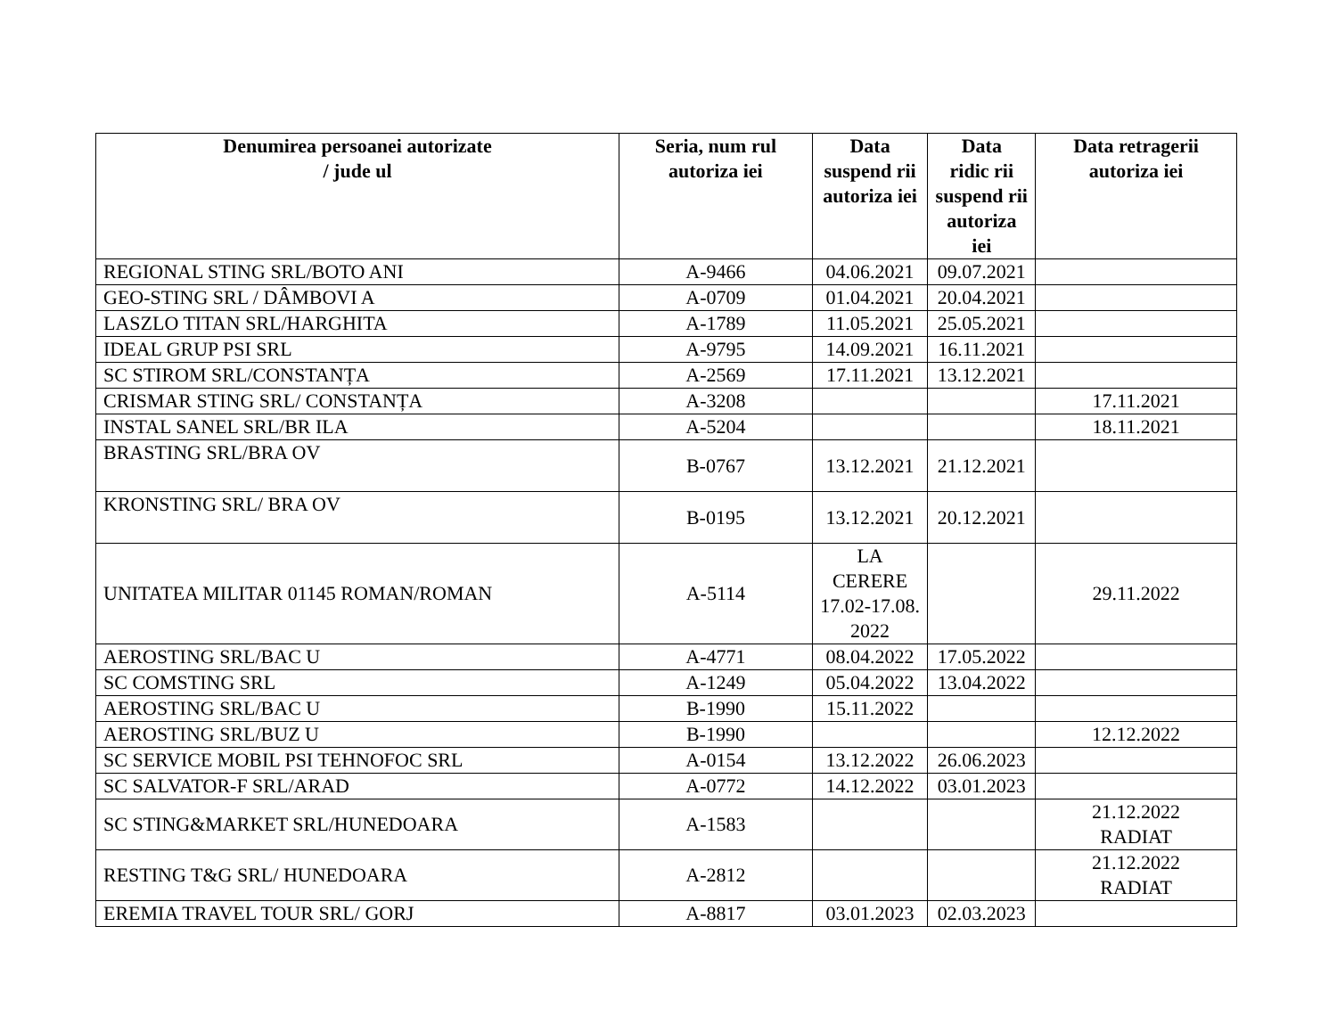| Denumirea persoanei autorizate / jude ul | Seria, num rul autoriza iei | Data suspend rii autoriza iei | Data ridic rii suspend rii autoriza iei | Data retragerii autoriza iei |
| --- | --- | --- | --- | --- |
| REGIONAL STING SRL/BOTO ANI | A-9466 | 04.06.2021 | 09.07.2021 | |
| GEO-STING SRL / DÂMBOVI A | A-0709 | 01.04.2021 | 20.04.2021 | |
| LASZLO TITAN SRL/HARGHITA | A-1789 | 11.05.2021 | 25.05.2021 | |
| IDEAL GRUP PSI SRL | A-9795 | 14.09.2021 | 16.11.2021 | |
| SC STIROM SRL/CONSTANȚA | A-2569 | 17.11.2021 | 13.12.2021 | |
| CRISMAR STING SRL/ CONSTANȚA | A-3208 | | | 17.11.2021 |
| INSTAL SANEL SRL/BR ILA | A-5204 | | | 18.11.2021 |
| BRASTING SRL/BRA OV | B-0767 | 13.12.2021 | 21.12.2021 | |
| KRONSTING SRL/ BRA OV | B-0195 | 13.12.2021 | 20.12.2021 | |
| UNITATEA MILITAR 01145 ROMAN/ROMAN | A-5114 | LA CERERE 17.02-17.08. 2022 | | 29.11.2022 |
| AEROSTING SRL/BAC U | A-4771 | 08.04.2022 | 17.05.2022 | |
| SC COMSTING SRL | A-1249 | 05.04.2022 | 13.04.2022 | |
| AEROSTING SRL/BAC U | B-1990 | 15.11.2022 | | |
| AEROSTING SRL/BUZ U | B-1990 | | | 12.12.2022 |
| SC SERVICE MOBIL PSI TEHNOFOC SRL | A-0154 | 13.12.2022 | 26.06.2023 | |
| SC SALVATOR-F SRL/ARAD | A-0772 | 14.12.2022 | 03.01.2023 | |
| SC STING&MARKET SRL/HUNEDOARA | A-1583 | | | 21.12.2022 RADIAT |
| RESTING T&G SRL/ HUNEDOARA | A-2812 | | | 21.12.2022 RADIAT |
| EREMIA TRAVEL TOUR SRL/ GORJ | A-8817 | 03.01.2023 | 02.03.2023 | |